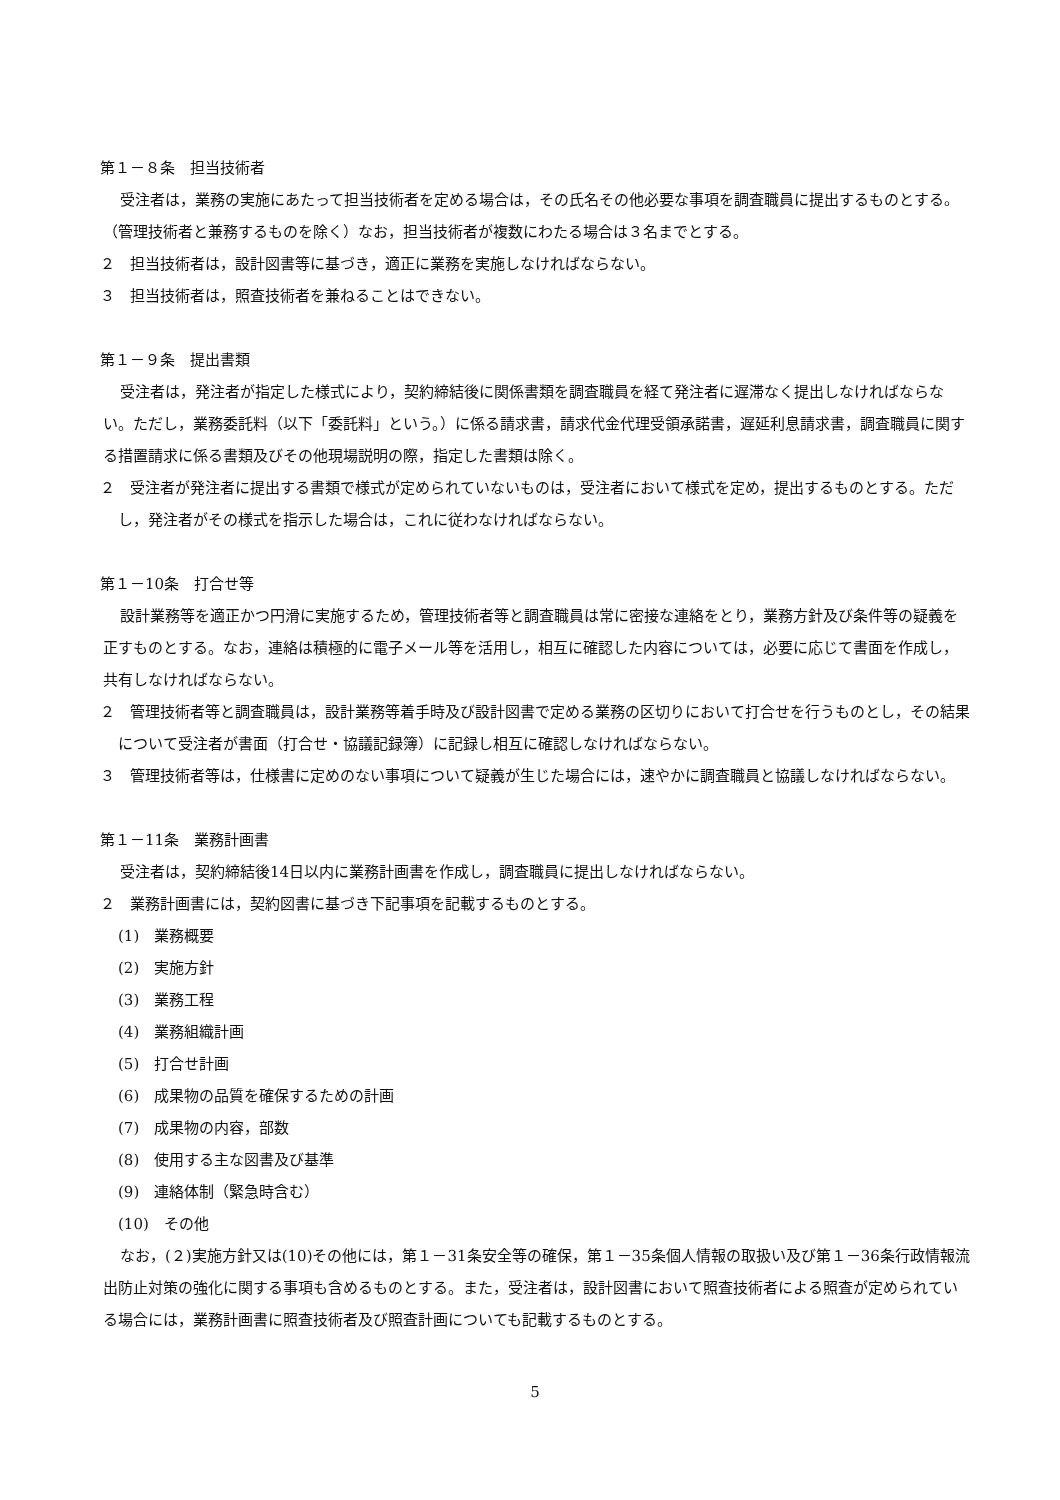第１－８条　担当技術者
受注者は，業務の実施にあたって担当技術者を定める場合は，その氏名その他必要な事項を調査職員に提出するものとする。（管理技術者と兼務するものを除く）なお，担当技術者が複数にわたる場合は３名までとする。
２　担当技術者は，設計図書等に基づき，適正に業務を実施しなければならない。
３　担当技術者は，照査技術者を兼ねることはできない。
第１－９条　提出書類
受注者は，発注者が指定した様式により，契約締結後に関係書類を調査職員を経て発注者に遅滞なく提出しなければならない。ただし，業務委託料（以下「委託料」という。）に係る請求書，請求代金代理受領承諾書，遅延利息請求書，調査職員に関する措置請求に係る書類及びその他現場説明の際，指定した書類は除く。
２　受注者が発注者に提出する書類で様式が定められていないものは，受注者において様式を定め，提出するものとする。ただし，発注者がその様式を指示した場合は，これに従わなければならない。
第１－10条　打合せ等
設計業務等を適正かつ円滑に実施するため，管理技術者等と調査職員は常に密接な連絡をとり，業務方針及び条件等の疑義を正すものとする。なお，連絡は積極的に電子メール等を活用し，相互に確認した内容については，必要に応じて書面を作成し，共有しなければならない。
２　管理技術者等と調査職員は，設計業務等着手時及び設計図書で定める業務の区切りにおいて打合せを行うものとし，その結果について受注者が書面（打合せ・協議記録簿）に記録し相互に確認しなければならない。
３　管理技術者等は，仕様書に定めのない事項について疑義が生じた場合には，速やかに調査職員と協議しなければならない。
第１－11条　業務計画書
受注者は，契約締結後14日以内に業務計画書を作成し，調査職員に提出しなければならない。
２　業務計画書には，契約図書に基づき下記事項を記載するものとする。
(1)　業務概要
(2)　実施方針
(3)　業務工程
(4)　業務組織計画
(5)　打合せ計画
(6)　成果物の品質を確保するための計画
(7)　成果物の内容，部数
(8)　使用する主な図書及び基準
(9)　連絡体制（緊急時含む）
(10)　その他
なお，(２)実施方針又は(10)その他には，第１－31条安全等の確保，第１－35条個人情報の取扱い及び第１－36条行政情報流出防止対策の強化に関する事項も含めるものとする。また，受注者は，設計図書において照査技術者による照査が定められている場合には，業務計画書に照査技術者及び照査計画についても記載するものとする。
5